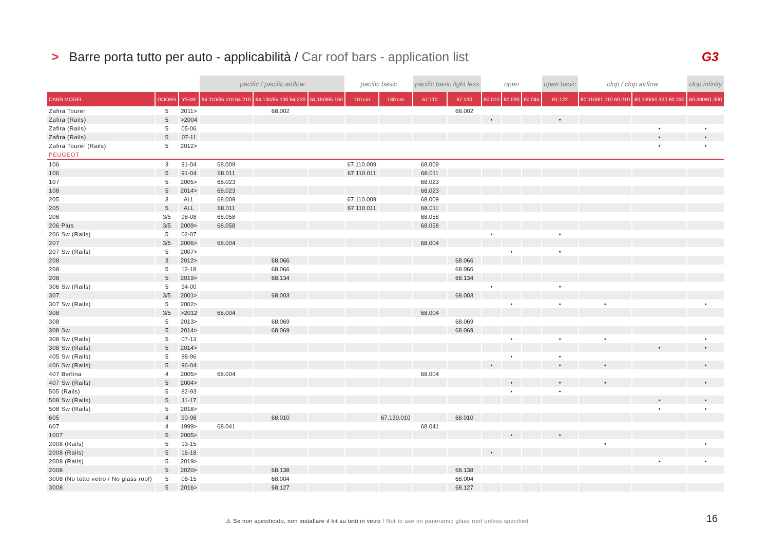> Barre porta tutto per auto - applicabilità / Car roof bars - application list G3
| | | | pacific / pacific airflow | | | pacific basic | | pacific basic light less | | open | | | open basic | clop / clop airflow | | clop infinity |
| --- | --- | --- | --- | --- | --- | --- | --- | --- | --- | --- | --- | --- | --- | --- | --- | --- |
| CARS MODEL | DOORS | YEAR | 64.110/65.110 64.210 | 64.130/65.130 64.230 | 64.150/65.150 | 110 cm | 130 cm | 67.110 | 67.130 | 60.010 | 60.030 | 60.045 | 61.122 | 60.110/61.110 60.210 | 60.130/61.130 60.230 | 60.300/61.300 |
| Zafira Tourer | 5 | 2011> | | 68.002 | | | | | 68.002 | | | | | | | |
| Zafira (Rails) | 5 | >2004 | | | | | | | | • | | | • | | | |
| Zafira (Rails) | 5 | 05-06 | | | | | | | | | | | | | • | • |
| Zafira (Rails) | 5 | 07-11 | | | | | | | | | | | | | • | • |
| Zafira Tourer (Rails) | 5 | 2012> | | | | | | | | | | | | | • | • |
| PEUGEOT | | | | | | | | | | | | | | | | |
| 106 | 3 | 91-04 | 68.009 | | | 67.110.009 | | 68.009 | | | | | | | | |
| 106 | 5 | 91-04 | 68.011 | | | 67.110.011 | | 68.011 | | | | | | | | |
| 107 | 5 | 2005> | 68.023 | | | | | 68.023 | | | | | | | | |
| 108 | 5 | 2014> | 68.023 | | | | | 68.023 | | | | | | | | |
| 205 | 3 | ALL | 68.009 | | | 67.110.009 | | 68.009 | | | | | | | | |
| 205 | 5 | ALL | 68.011 | | | 67.110.011 | | 68.011 | | | | | | | | |
| 206 | 3/5 | 98-08 | 68.058 | | | | | 68.058 | | | | | | | | |
| 206 Plus | 3/5 | 2009> | 68.058 | | | | | 68.058 | | | | | | | | |
| 206 Sw (Rails) | 5 | 02-07 | | | | | | | | • | | | • | | | |
| 207 | 3/5 | 2006> | 68.004 | | | | | 68.004 | | | | | | | | |
| 207 Sw (Rails) | 5 | 2007> | | | | | | | | | • | | • | | | |
| 208 | 3 | 2012> | | 68.066 | | | | | 68.066 | | | | | | | |
| 208 | 5 | 12-18 | | 68.066 | | | | | 68.066 | | | | | | | |
| 208 | 5 | 2019> | | 68.134 | | | | | 68.134 | | | | | | | |
| 306 Sw (Rails) | 5 | 94-00 | | | | | | | | • | | | • | | | |
| 307 | 3/5 | 2001> | | 68.003 | | | | | 68.003 | | | | | | | |
| 307 Sw (Rails) | 5 | 2002> | | | | | | | | | • | | • | • | | • |
| 308 | 3/5 | >2012 | 68.004 | | | | | 68.004 | | | | | | | | |
| 308 | 5 | 2013> | | 68.069 | | | | | 68.069 | | | | | | | |
| 308 Sw | 5 | 2014> | | 68.069 | | | | | 68.069 | | | | | | | |
| 308 Sw (Rails) | 5 | 07-13 | | | | | | | | | • | | • | • | | • |
| 308 Sw (Rails) | 5 | 2014> | | | | | | | | | | | | | • | • |
| 405 Sw (Rails) | 5 | 88-96 | | | | | | | | | • | | • | | | |
| 406 Sw (Rails) | 5 | 96-04 | | | | | | | | • | | | • | • | | • |
| 407 Berlina | 4 | 2005> | 68.004 | | | | | 68.004 | | | | | | | | |
| 407 Sw (Rails) | 5 | 2004> | | | | | | | | | • | | • | • | | • |
| 505 (Rails) | 5 | 82-93 | | | | | | | | | • | | • | | | |
| 508 Sw (Rails) | 5 | 11-17 | | | | | | | | | | | | | • | • |
| 508 Sw (Rails) | 5 | 2018> | | | | | | | | | | | | | • | • |
| 605 | 4 | 90-98 | | 68.010 | | | 67.130.010 | | 68.010 | | | | | | | |
| 607 | 4 | 1999> | 68.041 | | | | | 68.041 | | | | | | | | |
| 1007 | 5 | 2005> | | | | | | | | | • | | • | | | |
| 2008 (Rails) | 5 | 13-15 | | | | | | | | | | | | • | | • |
| 2008 (Rails) | 5 | 16-18 | | | | | | | | • | | | | | | |
| 2008 (Rails) | 5 | 2019> | | | | | | | | | | | | | • | • |
| 2008 | 5 | 2020> | | 68.138 | | | | | 68.138 | | | | | | | |
| 3008 (No tetto vetro / No glass roof) | 5 | 08-15 | | 68.004 | | | | | 68.004 | | | | | | | |
| 3008 | 5 | 2016> | | 68.127 | | | | | 68.127 | | | | | | | |
⚠ Se non specificato, non installare il kit su tetti in vetro / Not to use on panoramic glass roof unless specified
16